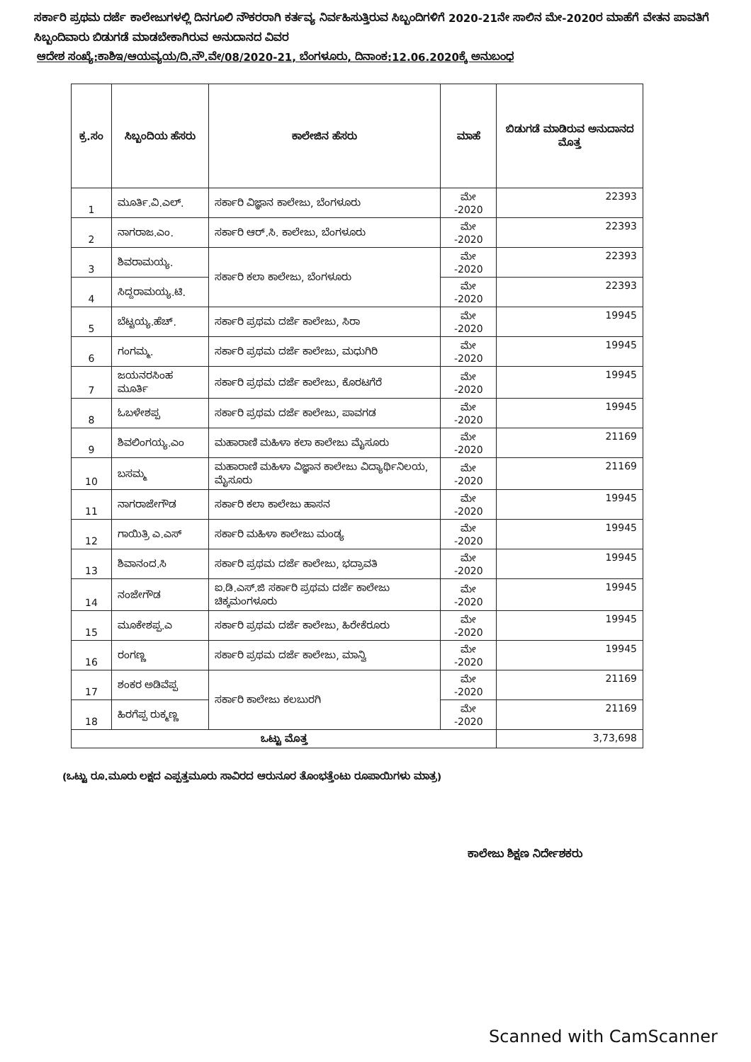ಸರ್ಕಾರಿ ಪ್ರಥಮ ದರ್ಜೆ ಕಾಲೇಜುಗಳಲ್ಲಿ ದಿನಗೂಲಿ ನೌಕರರಾಗಿ ಕರ್ತವ್ಯ ನಿರ್ವಹಿಸುತ್ತಿರುವ ಸಿಬ್ಬಂದಿಗಳಿಗೆ 2020-21ನೇ ಸಾಲಿನ ಮೇ-2020ರ ಮಾಹೆಗೆ ವೇತನ ಪಾವತಿಗೆ ಸಿಬ್ಬಂದಿವಾರು ಬಿಡುಗಡೆ ಮಾಡಬೇಕಾಗಿರುವ ಅನುದಾನದ ವಿವರ
ಆದೇಶ ಸಂಖ್ಯೆ:ಕಾಶಿಇ/ಆಯವ್ಯಯ/ದಿ.ನೌ.ವೇ/08/2020-21, ಬೆಂಗಳೂರು, ದಿನಾಂಕ:12.06.2020ಕ್ಕೆ ಅನುಬಂಧ
| ಕ್ರ.ಸಂ | ಸಿಬ್ಬಂದಿಯ ಹೆಸರು | ಕಾಲೇಜಿನ ಹೆಸರು | ಮಾಹೆ | ಬಿಡುಗಡೆ ಮಾಡಿರುವ ಅನುದಾನದ ಮೊತ್ತ |
| --- | --- | --- | --- | --- |
| 1 | ಮೂರ್ತಿ.ವಿ.ಎಲ್. | ಸರ್ಕಾರಿ ವಿಜ್ಞಾನ ಕಾಲೇಜು, ಬೆಂಗಳೂರು | ಮೇ -2020 | 22393 |
| 2 | ನಾಗರಾಜ.ಎಂ. | ಸರ್ಕಾರಿ ಆರ್.ಸಿ. ಕಾಲೇಜು, ಬೆಂಗಳೂರು | ಮೇ -2020 | 22393 |
| 3 | ಶಿವರಾಮಯ್ಯ. | ಸರ್ಕಾರಿ ಕಲಾ ಕಾಲೇಜು, ಬೆಂಗಳೂರು | ಮೇ -2020 | 22393 |
| 4 | ಸಿದ್ದರಾಮಯ್ಯ.ಟಿ. | | ಮೇ -2020 | 22393 |
| 5 | ಬೆಟ್ಟಯ್ಯ.ಹೆಚ್. | ಸರ್ಕಾರಿ ಪ್ರಥಮ ದರ್ಜೆ ಕಾಲೇಜು, ಸಿರಾ | ಮೇ -2020 | 19945 |
| 6 | ಗಂಗಮ್ಮ. | ಸರ್ಕಾರಿ ಪ್ರಥಮ ದರ್ಜೆ ಕಾಲೇಜು, ಮಧುಗಿರಿ | ಮೇ -2020 | 19945 |
| 7 | ಜಯನರಸಿಂಹ ಮೂರ್ತಿ | ಸರ್ಕಾರಿ ಪ್ರಥಮ ದರ್ಜೆ ಕಾಲೇಜು, ಕೊರಟಗೆರೆ | ಮೇ -2020 | 19945 |
| 8 | ಓಬಳೇಶಪ್ಪ | ಸರ್ಕಾರಿ ಪ್ರಥಮ ದರ್ಜೆ ಕಾಲೇಜು, ಪಾವಗಡ | ಮೇ -2020 | 19945 |
| 9 | ಶಿವಲಿಂಗಯ್ಯ.ಎಂ | ಮಹಾರಾಣಿ ಮಹಿಳಾ ಕಲಾ ಕಾಲೇಜು ಮೈಸೂರು | ಮೇ -2020 | 21169 |
| 10 | ಬಸಮ್ಮ | ಮಹಾರಾಣಿ ಮಹಿಳಾ ವಿಜ್ಞಾನ ಕಾಲೇಜು ವಿದ್ಯಾರ್ಥಿನಿಲಯ, ಮೈಸೂರು | ಮೇ -2020 | 21169 |
| 11 | ನಾಗರಾಜೇಗೌಡ | ಸರ್ಕಾರಿ ಕಲಾ ಕಾಲೇಜು ಹಾಸನ | ಮೇ -2020 | 19945 |
| 12 | ಗಾಯಿತ್ರಿ ಎ.ಎಸ್ | ಸರ್ಕಾರಿ ಮಹಿಳಾ ಕಾಲೇಜು ಮಂಡ್ಯ | ಮೇ -2020 | 19945 |
| 13 | ಶಿವಾನಂದ.ಸಿ | ಸರ್ಕಾರಿ ಪ್ರಥಮ ದರ್ಜೆ ಕಾಲೇಜು, ಭದ್ರಾವತಿ | ಮೇ -2020 | 19945 |
| 14 | ನಂಜೇಗೌಡ | ಐ.ಡಿ.ಎಸ್.ಜಿ ಸರ್ಕಾರಿ ಪ್ರಥಮ ದರ್ಜೆ ಕಾಲೇಜು ಚಿಕ್ಕಮಂಗಳೂರು | ಮೇ -2020 | 19945 |
| 15 | ಮೂಕೇಶಪ್ಪ.ಎ | ಸರ್ಕಾರಿ ಪ್ರಥಮ ದರ್ಜೆ ಕಾಲೇಜು, ಹಿರೇಕೆರೂರು | ಮೇ -2020 | 19945 |
| 16 | ರಂಗಣ್ಣ | ಸರ್ಕಾರಿ ಪ್ರಥಮ ದರ್ಜೆ ಕಾಲೇಜು, ಮಾನ್ವಿ | ಮೇ -2020 | 19945 |
| 17 | ಶಂಕರ ಅಡಿವೆಪ್ಪ | ಸರ್ಕಾರಿ ಕಾಲೇಜು ಕಲಬುರಗಿ | ಮೇ -2020 | 21169 |
| 18 | ಹಿರಗೆಪ್ಪ ರುಕ್ಮಣ್ಣ | | ಮೇ -2020 | 21169 |
| ಒಟ್ಟು ಮೊತ್ತ | | | | 3,73,698 |
(ಒಟ್ಟು ರೂ.ಮೂರು ಲಕ್ಷದ ಎಪ್ಪತ್ತಮೂರು ಸಾವಿರದ ಆರುನೂರ ತೊಂಭತ್ತೆಂಟು ರೂಪಾಯಿಗಳು ಮಾತ್ರ)
ಕಾಲೇಜು ಶಿಕ್ಷಣ ನಿರ್ದೇಶಕರು
Scanned with CamScanner